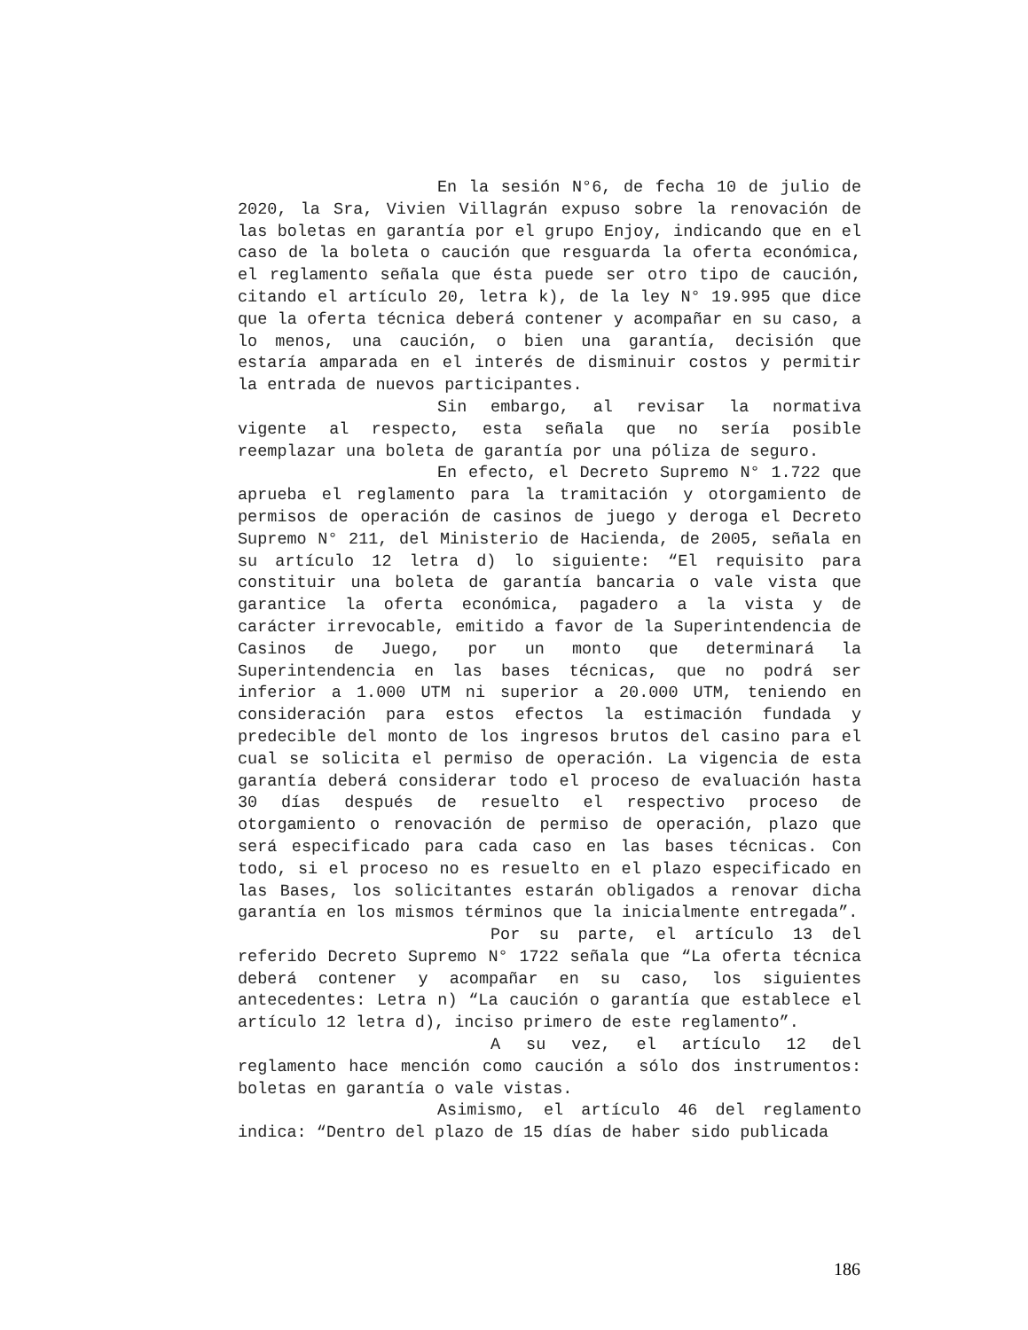En la sesión N°6, de fecha 10 de julio de 2020, la Sra, Vivien Villagrán expuso sobre la renovación de las boletas en garantía por el grupo Enjoy, indicando que en el caso de la boleta o caución que resguarda la oferta económica, el reglamento señala que ésta puede ser otro tipo de caución, citando el artículo 20, letra k), de la ley N° 19.995 que dice que la oferta técnica deberá contener y acompañar en su caso, a lo menos, una caución, o bien una garantía, decisión que estaría amparada en el interés de disminuir costos y permitir la entrada de nuevos participantes.
Sin embargo, al revisar la normativa vigente al respecto, esta señala que no sería posible reemplazar una boleta de garantía por una póliza de seguro.
En efecto, el Decreto Supremo N° 1.722 que aprueba el reglamento para la tramitación y otorgamiento de permisos de operación de casinos de juego y deroga el Decreto Supremo N° 211, del Ministerio de Hacienda, de 2005, señala en su artículo 12 letra d) lo siguiente: “El requisito para constituir una boleta de garantía bancaria o vale vista que garantice la oferta económica, pagadero a la vista y de carácter irrevocable, emitido a favor de la Superintendencia de Casinos de Juego, por un monto que determinará la Superintendencia en las bases técnicas, que no podrá ser inferior a 1.000 UTM ni superior a 20.000 UTM, teniendo en consideración para estos efectos la estimación fundada y predecible del monto de los ingresos brutos del casino para el cual se solicita el permiso de operación. La vigencia de esta garantía deberá considerar todo el proceso de evaluación hasta 30 días después de resuelto el respectivo proceso de otorgamiento o renovación de permiso de operación, plazo que será especificado para cada caso en las bases técnicas. Con todo, si el proceso no es resuelto en el plazo especificado en las Bases, los solicitantes estarán obligados a renovar dicha garantía en los mismos términos que la inicialmente entregada”.
Por su parte, el artículo 13 del referido Decreto Supremo N° 1722 señala que “La oferta técnica deberá contener y acompañar en su caso, los siguientes antecedentes: Letra n) “La caución o garantía que establece el artículo 12 letra d), inciso primero de este reglamento”.
A su vez, el artículo 12 del reglamento hace mención como caución a sólo dos instrumentos: boletas en garantía o vale vistas.
Asimismo, el artículo 46 del reglamento indica: “Dentro del plazo de 15 días de haber sido publicada
186